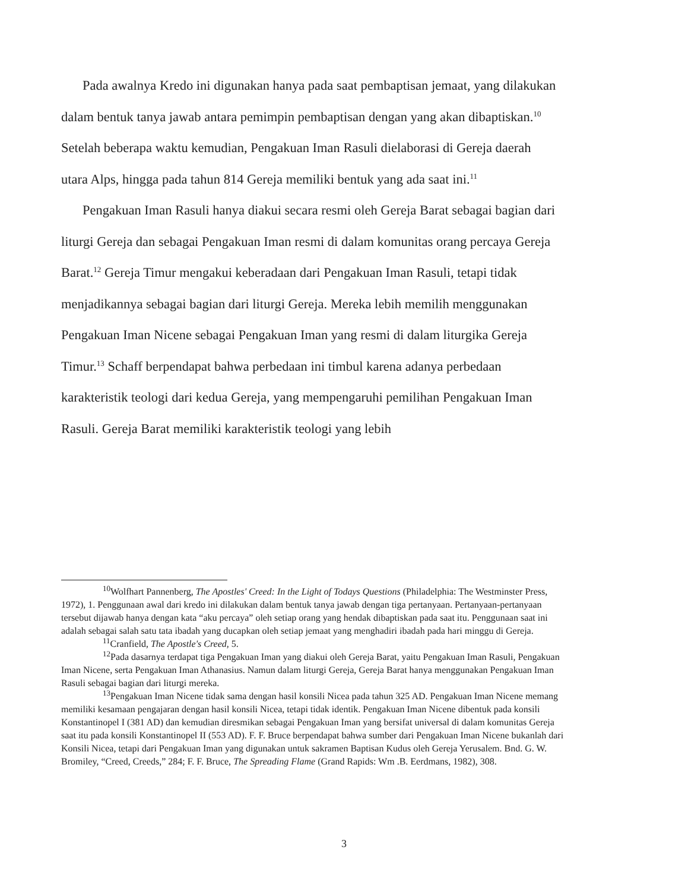Pada awalnya Kredo ini digunakan hanya pada saat pembaptisan jemaat, yang dilakukan dalam bentuk tanya jawab antara pemimpin pembaptisan dengan yang akan dibaptiskan.<sup>10</sup> Setelah beberapa waktu kemudian, Pengakuan Iman Rasuli dielaborasi di Gereja daerah utara Alps, hingga pada tahun 814 Gereja memiliki bentuk yang ada saat ini.<sup>11</sup>
Pengakuan Iman Rasuli hanya diakui secara resmi oleh Gereja Barat sebagai bagian dari liturgi Gereja dan sebagai Pengakuan Iman resmi di dalam komunitas orang percaya Gereja Barat.<sup>12</sup> Gereja Timur mengakui keberadaan dari Pengakuan Iman Rasuli, tetapi tidak menjadikannya sebagai bagian dari liturgi Gereja. Mereka lebih memilih menggunakan Pengakuan Iman Nicene sebagai Pengakuan Iman yang resmi di dalam liturgika Gereja Timur.<sup>13</sup> Schaff berpendapat bahwa perbedaan ini timbul karena adanya perbedaan karakteristik teologi dari kedua Gereja, yang mempengaruhi pemilihan Pengakuan Iman Rasuli. Gereja Barat memiliki karakteristik teologi yang lebih
<sup>10</sup> Wolfhart Pannenberg, The Apostles' Creed: In the Light of Todays Questions (Philadelphia: The Westminster Press, 1972), 1. Penggunaan awal dari kredo ini dilakukan dalam bentuk tanya jawab dengan tiga pertanyaan. Pertanyaan-pertanyaan tersebut dijawab hanya dengan kata “aku percaya” oleh setiap orang yang hendak dibaptiskan pada saat itu. Penggunaan saat ini adalah sebagai salah satu tata ibadah yang ducapkan oleh setiap jemaat yang menghadiri ibadah pada hari minggu di Gereja.
<sup>11</sup> Cranfield, The Apostle's Creed, 5.
<sup>12</sup> Pada dasarnya terdapat tiga Pengakuan Iman yang diakui oleh Gereja Barat, yaitu Pengakuan Iman Rasuli, Pengakuan Iman Nicene, serta Pengakuan Iman Athanasius. Namun dalam liturgi Gereja, Gereja Barat hanya menggunakan Pengakuan Iman Rasuli sebagai bagian dari liturgi mereka.
<sup>13</sup> Pengakuan Iman Nicene tidak sama dengan hasil konsili Nicea pada tahun 325 AD. Pengakuan Iman Nicene memang memiliki kesamaan pengajaran dengan hasil konsili Nicea, tetapi tidak identik. Pengakuan Iman Nicene dibentuk pada konsili Konstantinopel I (381 AD) dan kemudian diresmikan sebagai Pengakuan Iman yang bersifat universal di dalam komunitas Gereja saat itu pada konsili Konstantinopel II (553 AD). F. F. Bruce berpendapat bahwa sumber dari Pengakuan Iman Nicene bukanlah dari Konsili Nicea, tetapi dari Pengakuan Iman yang digunakan untuk sakramen Baptisan Kudus oleh Gereja Yerusalem. Bnd. G. W. Bromiley, “Creed, Creeds,” 284; F. F. Bruce, The Spreading Flame (Grand Rapids: Wm .B. Eerdmans, 1982), 308.
3